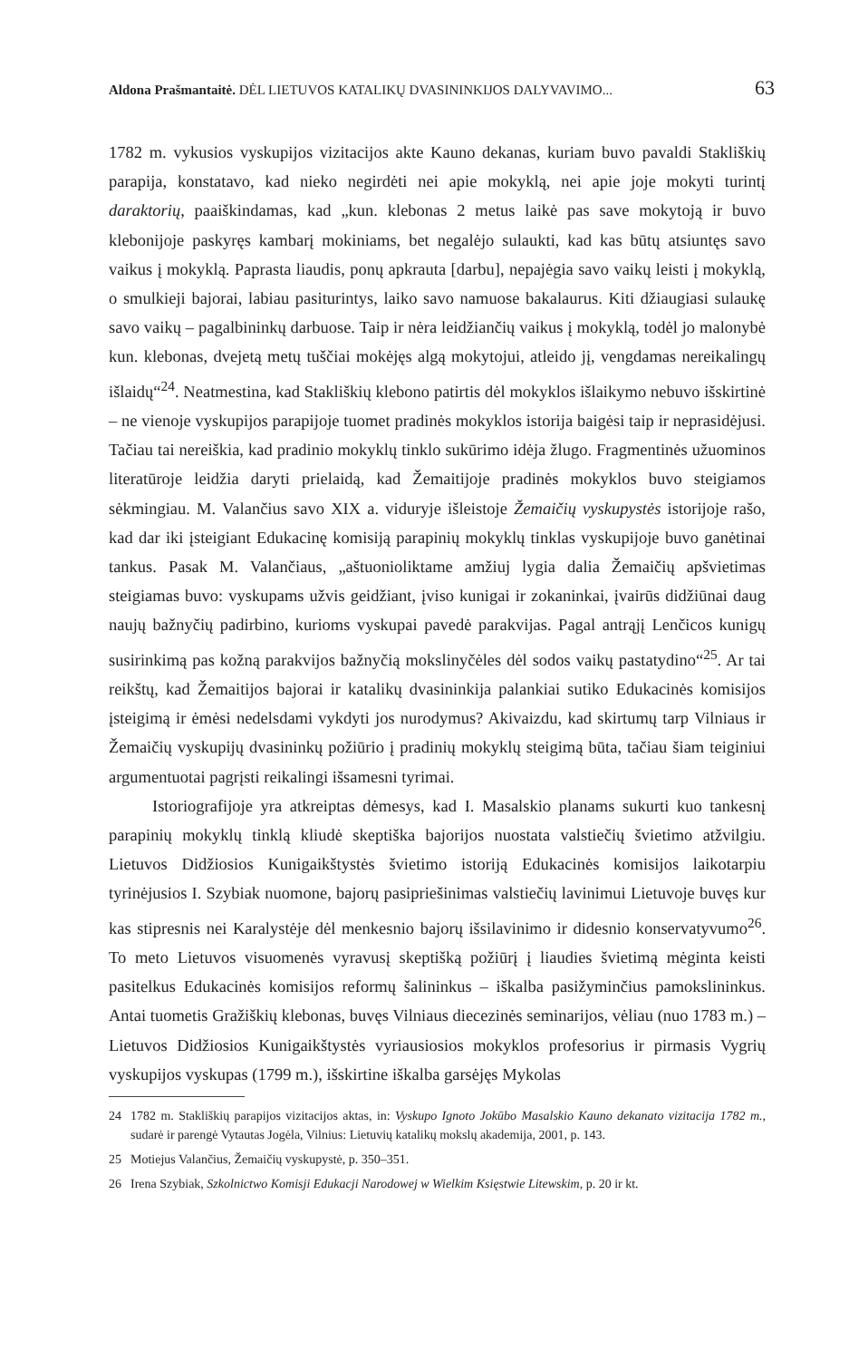Aldona Prašmantaitė. DĖL LIETUVOS KATALIKŲ DVASININKIJOS DALYVAVIMO... 63
1782 m. vykusios vyskupijos vizitacijos akte Kauno dekanas, kuriam buvo pavaldi Stakliškių parapija, konstatavo, kad nieko negirdėti nei apie mokyklą, nei apie joje mokyti turintį daraktorių, paaiškindamas, kad „kun. klebonas 2 metus laikė pas save mokytoją ir buvo klebonijoje paskyręs kambarį mokiniams, bet negalėjo sulaukti, kad kas būtų atsiuntęs savo vaikus į mokyklą. Paprasta liaudis, ponų apkrauta [darbu], nepajėgia savo vaikų leisti į mokyklą, o smulkieji bajorai, labiau pasiturintys, laiko savo namuose bakalaurus. Kiti džiaugiasi sulaukę savo vaikų – pagalbininkų darbuose. Taip ir nėra leidžiančių vaikus į mokyklą, todėl jo malonybė kun. klebonas, dvejetą metų tuščiai mokėjęs algą mokytojui, atleido jį, vengdamas nereikalingų išlaidų“<sup>24</sup>. Neatmestina, kad Stakliškių klebono patirtis dėl mokyklos išlaikymo nebuvo išskirtinė – ne vienoje vyskupijos parapijoje tuomet pradinės mokyklos istorija baigėsi taip ir neprasidėjusi. Tačiau tai nereiškia, kad pradinio mokyklų tinklo sukūrimo idėja žlugo. Fragmentinės užuominos literatūroje leidžia daryti prielaidą, kad Žemaitijoje pradinės mokyklos buvo steigiamos sėkmingiau. M. Valančius savo XIX a. viduryje išleistoje Žemaičių vyskupystės istorijoje rašo, kad dar iki įsteigiant Edukacinę komisiją parapinių mokyklų tinklas vyskupijoje buvo ganėtinai tankus. Pasak M. Valančiaus, „aštuonioliktame amžiuj lygia dalia Žemaičių apšvietimas steigiamas buvo: vyskupams užvis geidžiant, įviso kunigai ir zokaninkai, įvairūs didžiūnai daug naujų bažnyčių padirbino, kurioms vyskupai pavedė parakvijas. Pagal antrąjį Lenčicos kunigų susirinkimą pas kožną parakvijos bažnyčią mokslinyčėles dėl sodos vaikų pastatydino“<sup>25</sup>. Ar tai reikštų, kad Žemaitijos bajorai ir katalikų dvasininkija palankiai sutiko Edukacinės komisijos įsteigimą ir ėmėsi nedelsdami vykdyti jos nurodymus? Akivaizdu, kad skirtumų tarp Vilniaus ir Žemaičių vyskupijų dvasininkų požiūrio į pradinių mokyklų steigimą būta, tačiau šiam teiginiui argumentuotai pagrįsti reikalingi išsamesni tyrimai.
Istoriografijoje yra atkreiptas dėmesys, kad I. Masalskio planams sukurti kuo tankesnį parapinių mokyklų tinklą kliudė skeptiška bajorijos nuostata valstiečių švietimo atžvilgiu. Lietuvos Didžiosios Kunigaikštystės švietimo istoriją Edukacinės komisijos laikotarpiu tyrinėjusios I. Szybiak nuomone, bajorų pasipriešinimas valstiečių lavinimui Lietuvoje buvęs kur kas stipresnis nei Karalystėje dėl menkesnio bajorų išsilavinimo ir didesnio konservatyvumo<sup>26</sup>. To meto Lietuvos visuomenės vyravusį skeptišką požiūrį į liaudies švietimą mėginta keisti pasitelkus Edukacinės komisijos reformų šalininkus – iškalba pasižyminčius pamokslininkus. Antai tuometis Gražiškių klebonas, buvęs Vilniaus diecezinės seminarijos, vėliau (nuo 1783 m.) – Lietuvos Didžiosios Kunigaikštystės vyriausiosios mokyklos profesorius ir pirmasis Vygrių vyskupijos vyskupas (1799 m.), išskirtine iškalba garsėjęs Mykolas
24 1782 m. Stakliškių parapijos vizitacijos aktas, in: Vyskupo Ignoto Jokūbo Masalskio Kauno dekanato vizitacija 1782 m., sudarė ir parengė Vytautas Jogėla, Vilnius: Lietuvių katalikų mokslų akademija, 2001, p. 143.
25 Motiejus Valančius, Žemaičių vyskupystė, p. 350–351.
26 Irena Szybiak, Szkolnictwo Komisji Edukacji Narodowej w Wielkim Księstwie Litewskim, p. 20 ir kt.